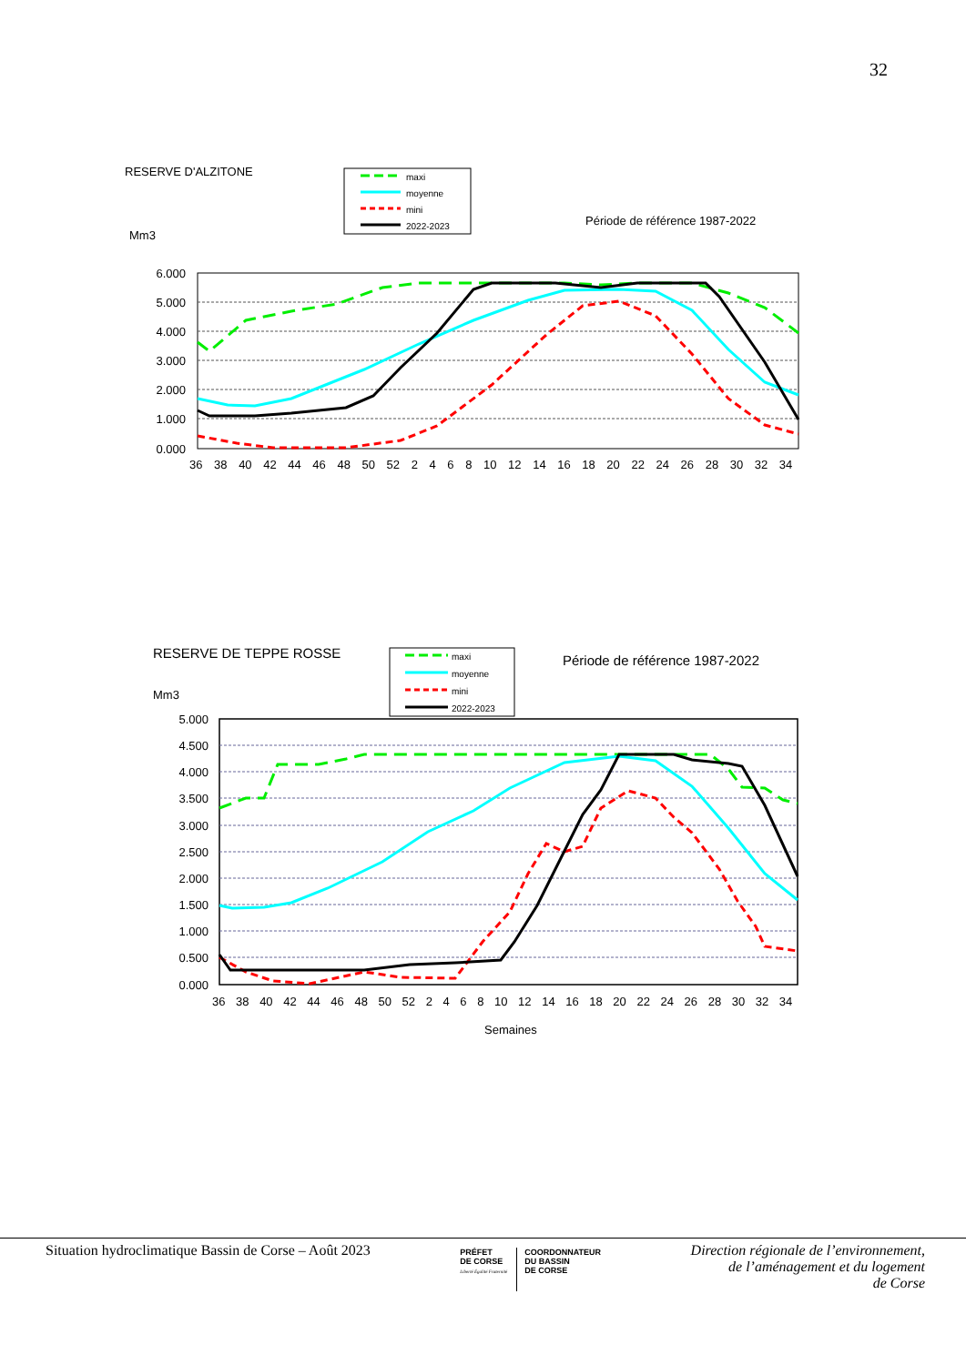32
RESERVE D'ALZITONE
Mm3
Période de référence 1987-2022
maxi
moyenne
mini
2022-2023
6.000
5.000
4.000
3.000
2.000
1.000
0.000
36 38 40 42 44 46 48 50 52 2 4 6 8 10 12 14 16 18 20 22 24 26 28 30 32 34
RESERVE DE TEPPE ROSSE
Mm3
Période de référence 1987-2022
maxi
moyenne
mini
2022-2023
5.000
4.500
4.000
3.500
3.000
2.500
2.000
1.500
1.000
0.500
0.000
36 38 40 42 44 46 48 50 52 2 4 6 8 10 12 14 16 18 20 22 24 26 28 30 32 34
Semaines
Situation hydroclimatique Bassin de Corse – Août 2023
PRÉFET
DE CORSE
Liberté Égalité Fraternité
COORDONNATEUR
DU BASSIN
DE CORSE
Direction régionale de l’environnement,
de l’aménagement et du logement
de Corse